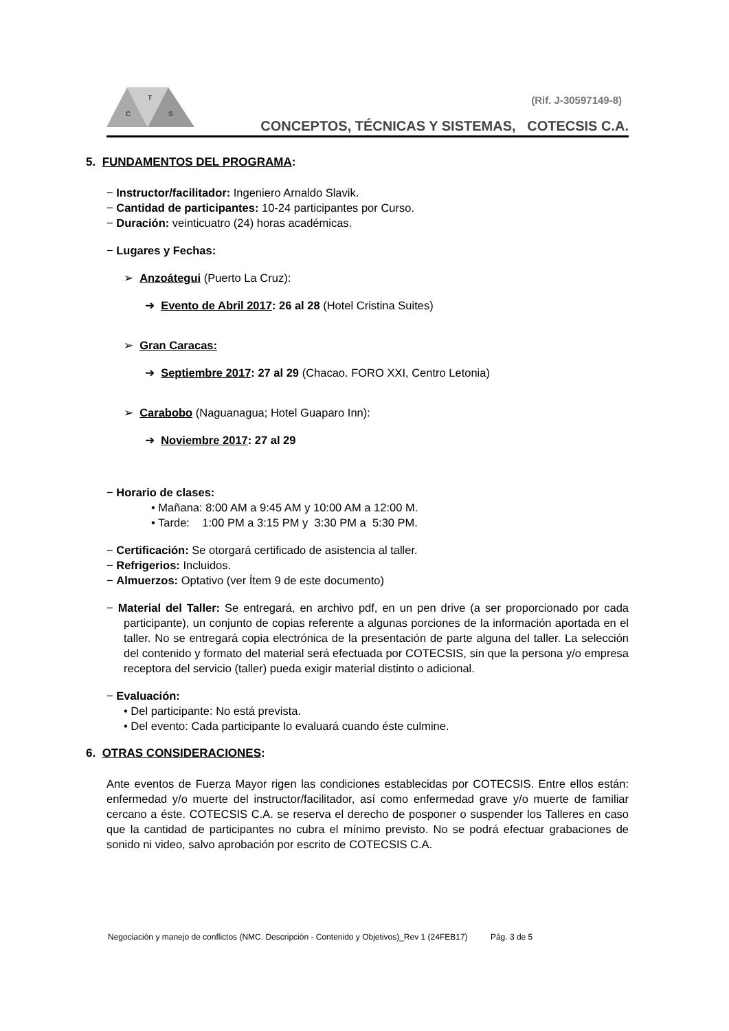T
C
S
(Rif. J-30597149-8)
CONCEPTOS, TÉCNICAS Y SISTEMAS, COTECSIS C.A.
5. FUNDAMENTOS DEL PROGRAMA:
− Instructor/facilitador: Ingeniero Arnaldo Slavik.
− Cantidad de participantes: 10-24 participantes por Curso.
− Duración: veinticuatro (24) horas académicas.
− Lugares y Fechas:
➢ Anzoátegui (Puerto La Cruz):
➔ Evento de Abril 2017: 26 al 28 (Hotel Cristina Suites)
➢ Gran Caracas:
➔ Septiembre 2017: 27 al 29 (Chacao. FORO XXI, Centro Letonia)
➢ Carabobo (Naguanagua; Hotel Guaparo Inn):
➔ Noviembre 2017: 27 al 29
− Horario de clases:
• Mañana: 8:00 AM a 9:45 AM y 10:00 AM a 12:00 M.
• Tarde: 1:00 PM a 3:15 PM y 3:30 PM a 5:30 PM.
− Certificación: Se otorgará certificado de asistencia al taller.
− Refrigerios: Incluidos.
− Almuerzos: Optativo (ver Ítem 9 de este documento)
− Material del Taller: Se entregará, en archivo pdf, en un pen drive (a ser proporcionado por cada participante), un conjunto de copias referente a algunas porciones de la información aportada en el taller. No se entregará copia electrónica de la presentación de parte alguna del taller. La selección del contenido y formato del material será efectuada por COTECSIS, sin que la persona y/o empresa receptora del servicio (taller) pueda exigir material distinto o adicional.
− Evaluación:
• Del participante: No está prevista.
• Del evento: Cada participante lo evaluará cuando éste culmine.
6. OTRAS CONSIDERACIONES:
Ante eventos de Fuerza Mayor rigen las condiciones establecidas por COTECSIS. Entre ellos están: enfermedad y/o muerte del instructor/facilitador, así como enfermedad grave y/o muerte de familiar cercano a éste. COTECSIS C.A. se reserva el derecho de posponer o suspender los Talleres en caso que la cantidad de participantes no cubra el mínimo previsto. No se podrá efectuar grabaciones de sonido ni video, salvo aprobación por escrito de COTECSIS C.A.
Negociación y manejo de conflictos (NMC. Descripción - Contenido y Objetivos)_Rev 1 (24FEB17) Pág. 3 de 5